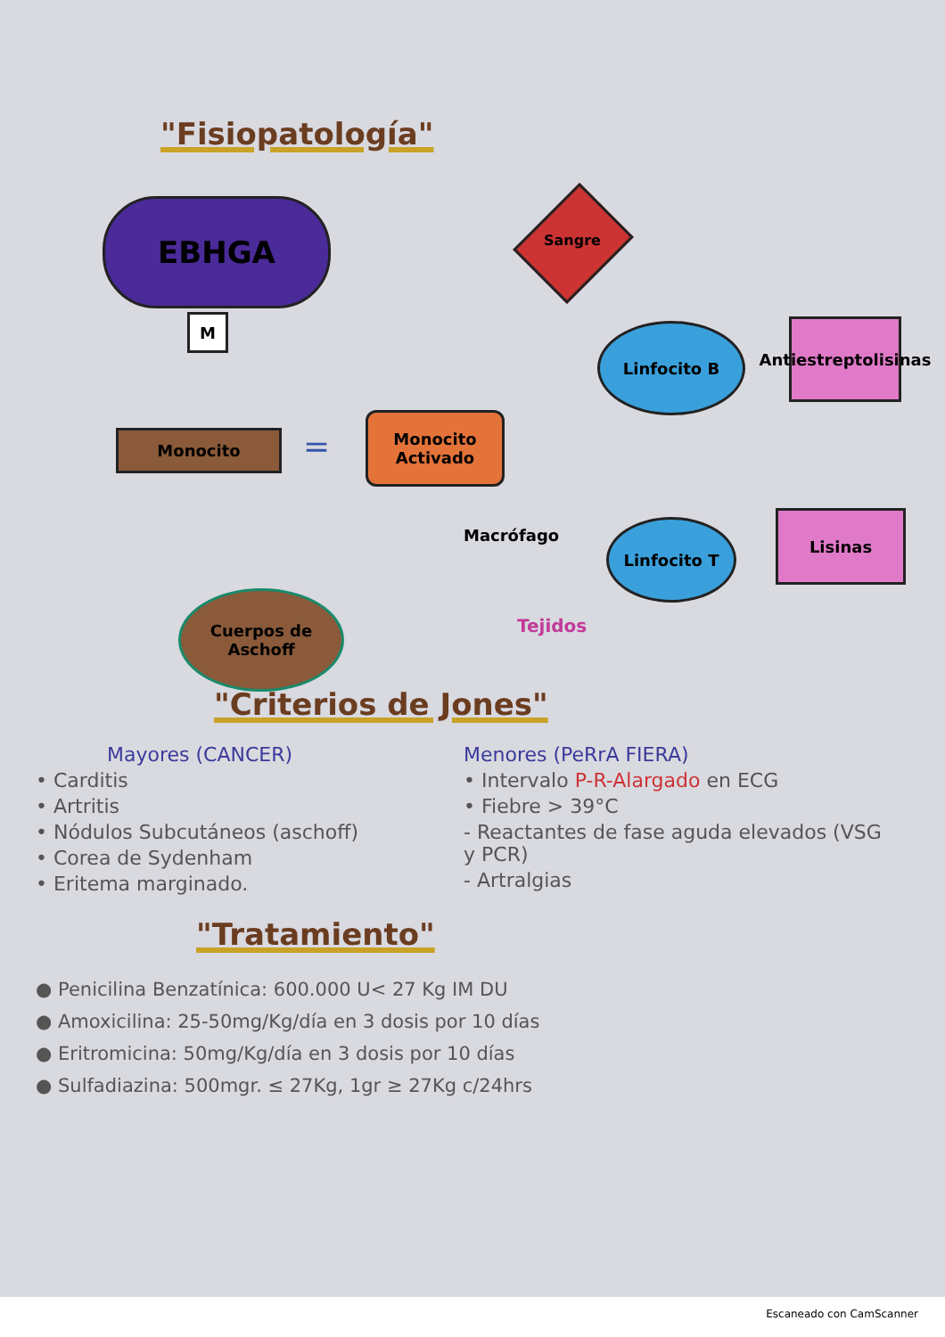"Fisiopatología"
EBHGA
M
Sangre
Linfocito B
Antiestreptolisinas
Monocito =
Monocito Activado
Macrófago Linfocito T Lisinas
Cuerpos de Aschoff
Tejidos
"Criterios de Jones"
Mayores (CANCER)
• Carditis
• Artritis
• Nódulos Subcutáneos (aschoff)
• Corea de Sydenham
• Eritema marginado.
Menores (PeRrA FIERA)
• Intervalo P-R-Alargado en ECG
• Fiebre > 39°C
- Reactantes de fase aguda elevados (VSG y PCR)
- Artralgias
"Tratamiento"
● Penicilina Benzatínica: 600.000 U< 27 Kg IM DU
● Amoxicilina: 25-50mg/Kg/día en 3 dosis por 10 días
● Eritromicina: 50mg/Kg/día en 3 dosis por 10 días
● Sulfadiazina: 500mgr. ≤ 27Kg, 1gr ≥ 27Kg c/24hrs
Escaneado con CamScanner